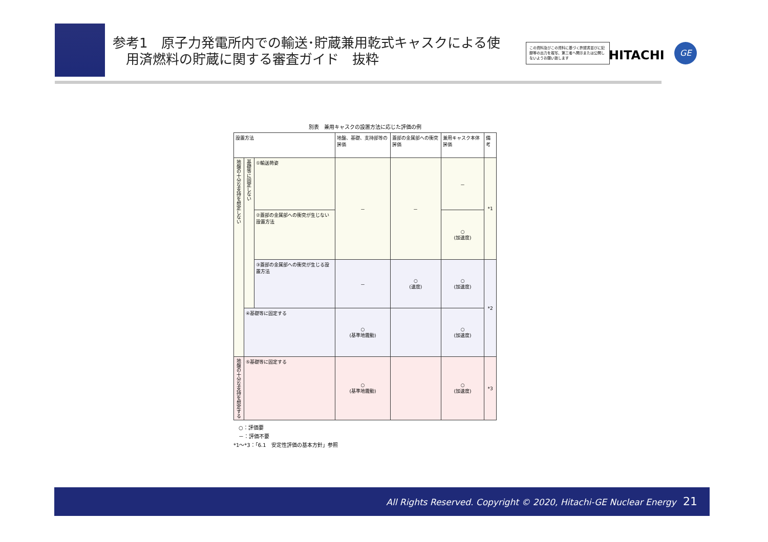参考1　原子力発電所内での輸送･貯蔵兼用乾式キャスクによる使
　用済燃料の貯蔵に関する審査ガイド　抜粋
この資料及びこの資料に基づく許認書並びに記録等の出力を複写、第三者へ開示または公開しないようお願い致します
HITACHI
GE
別表　兼用キャスクの設置方法に応じた評価の例
| 設置方法 | | | 地盤、基礎、支持部等の評価 | 蓋部の金属部への衝突評価 | 兼用キャスク本体評価 | 備考 |
| --- | --- | --- | --- | --- | --- | --- |
| 地盤の十分な支持を想定しない | 基礎等に固定しない | ①輸送荷姿 | － | － | － | *1 |
| | | ②蓋部の金属部への衝突が生じない設置方法 | | | ○ (加速度) | |
| | | ③蓋部の金属部への衝突が生じる設置方法 | － | ○ (速度) | ○ (加速度) | *2 |
| | ④基礎等に固定する | | ○ (基準地震動) | | ○ (加速度) | |
| 地盤の十分な支持を想定する | ⑤基礎等に固定する | | ○ (基準地震動) | | ○ (加速度) | *3 |
　○：評価要
　－：評価不要
*1～*3：「6.1　安定性評価の基本方針」参照
All Rights Reserved. Copyright © 2020, Hitachi-GE Nuclear Energy 21